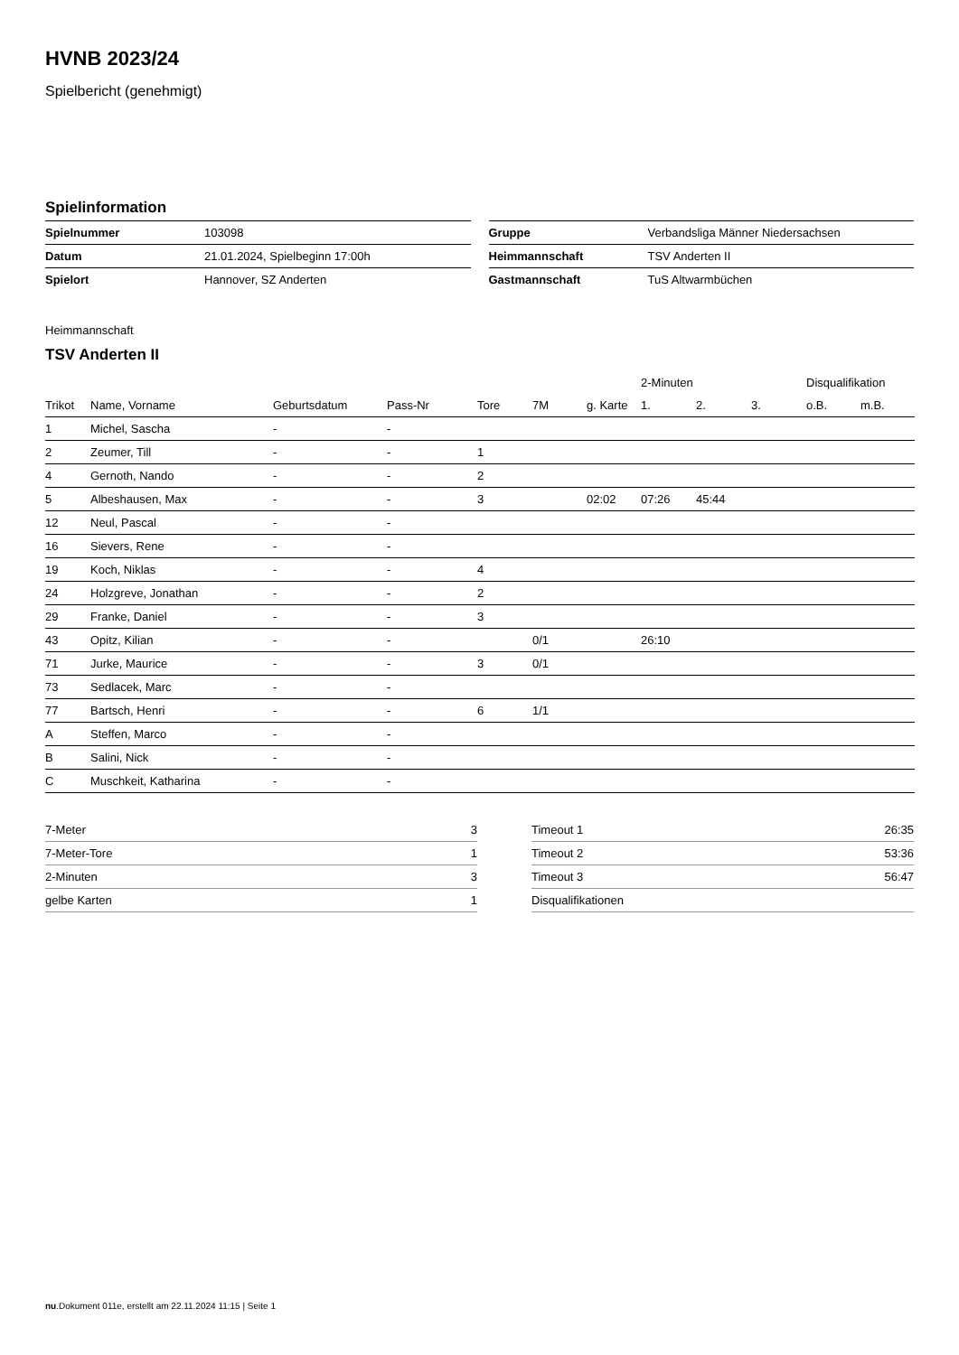HVNB 2023/24
Spielbericht (genehmigt)
Spielinformation
| Spielnummer | 103098 |
| Datum | 21.01.2024, Spielbeginn 17:00h |
| Spielort | Hannover, SZ Anderten |
| Gruppe | Verbandsliga Männer Niedersachsen |
| Heimmannschaft | TSV Anderten II |
| Gastmannschaft | TuS Altwarmbüchen |
Heimmannschaft
TSV Anderten II
| | | | | | | | 2-Minuten | | | Disqualifikation | |
| --- | --- | --- | --- | --- | --- | --- | --- | --- | --- | --- | --- |
| Trikot | Name, Vorname | Geburtsdatum | Pass-Nr | Tore | 7M | g. Karte | 1. | 2. | 3. | o.B. | m.B. |
| 1 | Michel, Sascha | - | - | | | | | | | | |
| 2 | Zeumer, Till | - | - | 1 | | | | | | | |
| 4 | Gernoth, Nando | - | - | 2 | | | | | | | |
| 5 | Albeshausen, Max | - | - | 3 | | 02:02 | 07:26 | 45:44 | | | |
| 12 | Neul, Pascal | - | - | | | | | | | | |
| 16 | Sievers, Rene | - | - | | | | | | | | |
| 19 | Koch, Niklas | - | - | 4 | | | | | | | |
| 24 | Holzgreve, Jonathan | - | - | 2 | | | | | | | |
| 29 | Franke, Daniel | - | - | 3 | | | | | | | |
| 43 | Opitz, Kilian | - | - | | 0/1 | | 26:10 | | | | |
| 71 | Jurke, Maurice | - | - | 3 | 0/1 | | | | | | |
| 73 | Sedlacek, Marc | - | - | | | | | | | | |
| 77 | Bartsch, Henri | - | - | 6 | 1/1 | | | | | | |
| A | Steffen, Marco | - | - | | | | | | | | |
| B | Salini, Nick | - | - | | | | | | | | |
| C | Muschkeit, Katharina | - | - | | | | | | | | |
| 7-Meter | 3 |
| 7-Meter-Tore | 1 |
| 2-Minuten | 3 |
| gelbe Karten | 1 |
| Timeout 1 | 26:35 |
| Timeout 2 | 53:36 |
| Timeout 3 | 56:47 |
| Disqualifikationen | |
nu.Dokument 011e, erstellt am 22.11.2024 11:15 | Seite 1